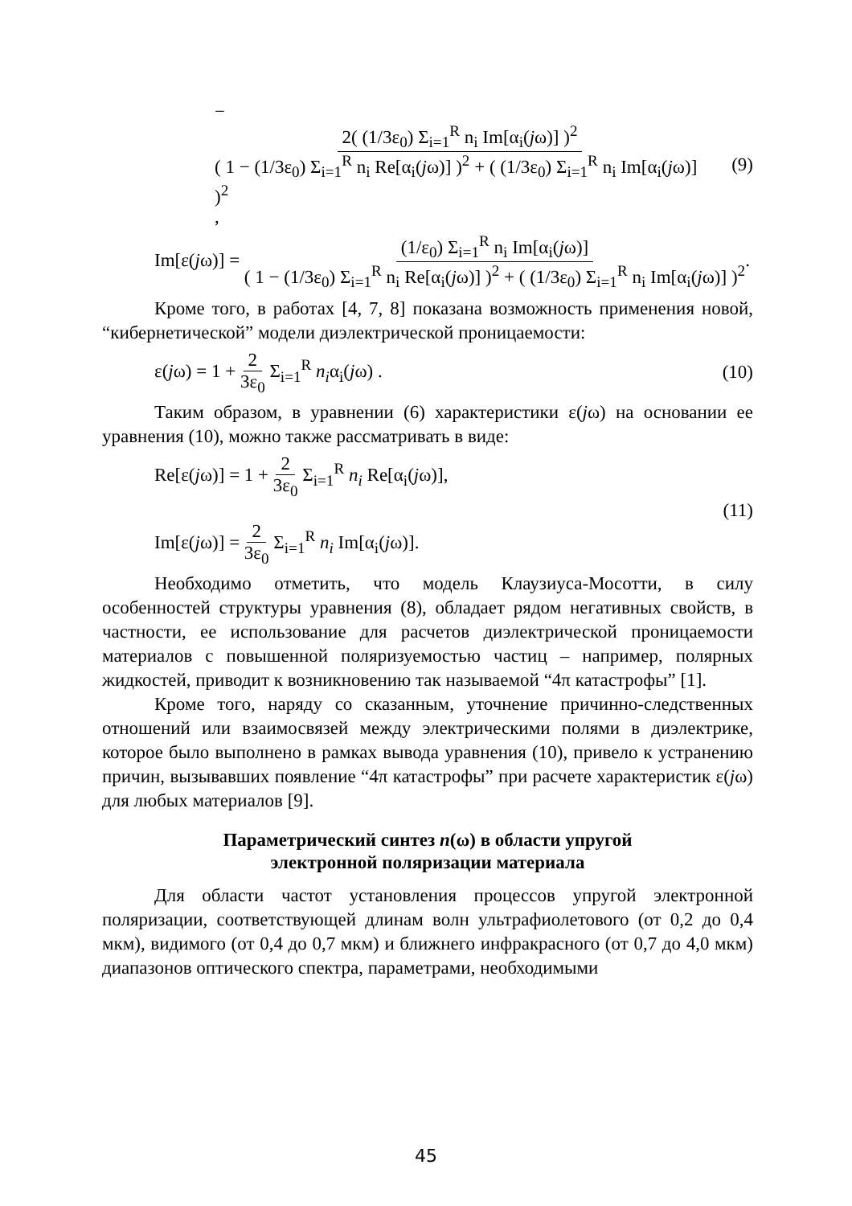− 2( (1/3ε<sub>0</sub>) Σ<sub>i=1</sub><sup>R</sup> n<sub>i</sub> Im[α<sub>i</sub>(jω)] )<sup>2</sup> ( 1 − (1/3ε<sub>0</sub>) Σ<sub>i=1</sub><sup>R</sup> n<sub>i</sub> Re[α<sub>i</sub>(jω)] )<sup>2</sup> + ( (1/3ε<sub>0</sub>) Σ<sub>i=1</sub><sup>R</sup> n<sub>i</sub> Im[α<sub>i</sub>(jω)] )<sup>2</sup>,
(9)
Im[ε(jω)] = (1/ε<sub>0</sub>) Σ<sub>i=1</sub><sup>R</sup> n<sub>i</sub> Im[α<sub>i</sub>(jω)] ( 1 − (1/3ε<sub>0</sub>) Σ<sub>i=1</sub><sup>R</sup> n<sub>i</sub> Re[α<sub>i</sub>(jω)] )<sup>2</sup> + ( (1/3ε<sub>0</sub>) Σ<sub>i=1</sub><sup>R</sup> n<sub>i</sub> Im[α<sub>i</sub>(jω)] )<sup>2</sup>.
Кроме того, в работах [4, 7, 8] показана возможность применения новой, “кибернетической” модели диэлектрической проницаемости:
ε(jω) = 1 + 2 3ε<sub>0</sub> Σ<sub>i=1</sub><sup>R</sup> n<sub>i</sub>α<sub>i</sub>(jω) .
(10)
Таким образом, в уравнении (6) характеристики ε(jω) на основании ее уравнения (10), можно также рассматривать в виде:
Re[ε(jω)] = 1 + 2 3ε<sub>0</sub> Σ<sub>i=1</sub><sup>R</sup> n<sub>i</sub> Re[α<sub>i</sub>(jω)],
Im[ε(jω)] = 2 3ε<sub>0</sub> Σ<sub>i=1</sub><sup>R</sup> n<sub>i</sub> Im[α<sub>i</sub>(jω)].
(11)
Необходимо отметить, что модель Клаузиуса-Мосотти, в силу особенностей структуры уравнения (8), обладает рядом негативных свойств, в частности, ее использование для расчетов диэлектрической проницаемости материалов с повышенной поляризуемостью частиц – например, полярных жидкостей, приводит к возникновению так называемой “4π катастрофы” [1].
Кроме того, наряду со сказанным, уточнение причинно-следственных отношений или взаимосвязей между электрическими полями в диэлектрике, которое было выполнено в рамках вывода уравнения (10), привело к устранению причин, вызывавших появление “4π катастрофы” при расчете характеристик ε(jω) для любых материалов [9].
Параметрический синтез n(ω) в области упругой
электронной поляризации материала
Для области частот установления процессов упругой электронной поляризации, соответствующей длинам волн ультрафиолетового (от 0,2 до 0,4 мкм), видимого (от 0,4 до 0,7 мкм) и ближнего инфракрасного (от 0,7 до 4,0 мкм) диапазонов оптического спектра, параметрами, необходимыми
45